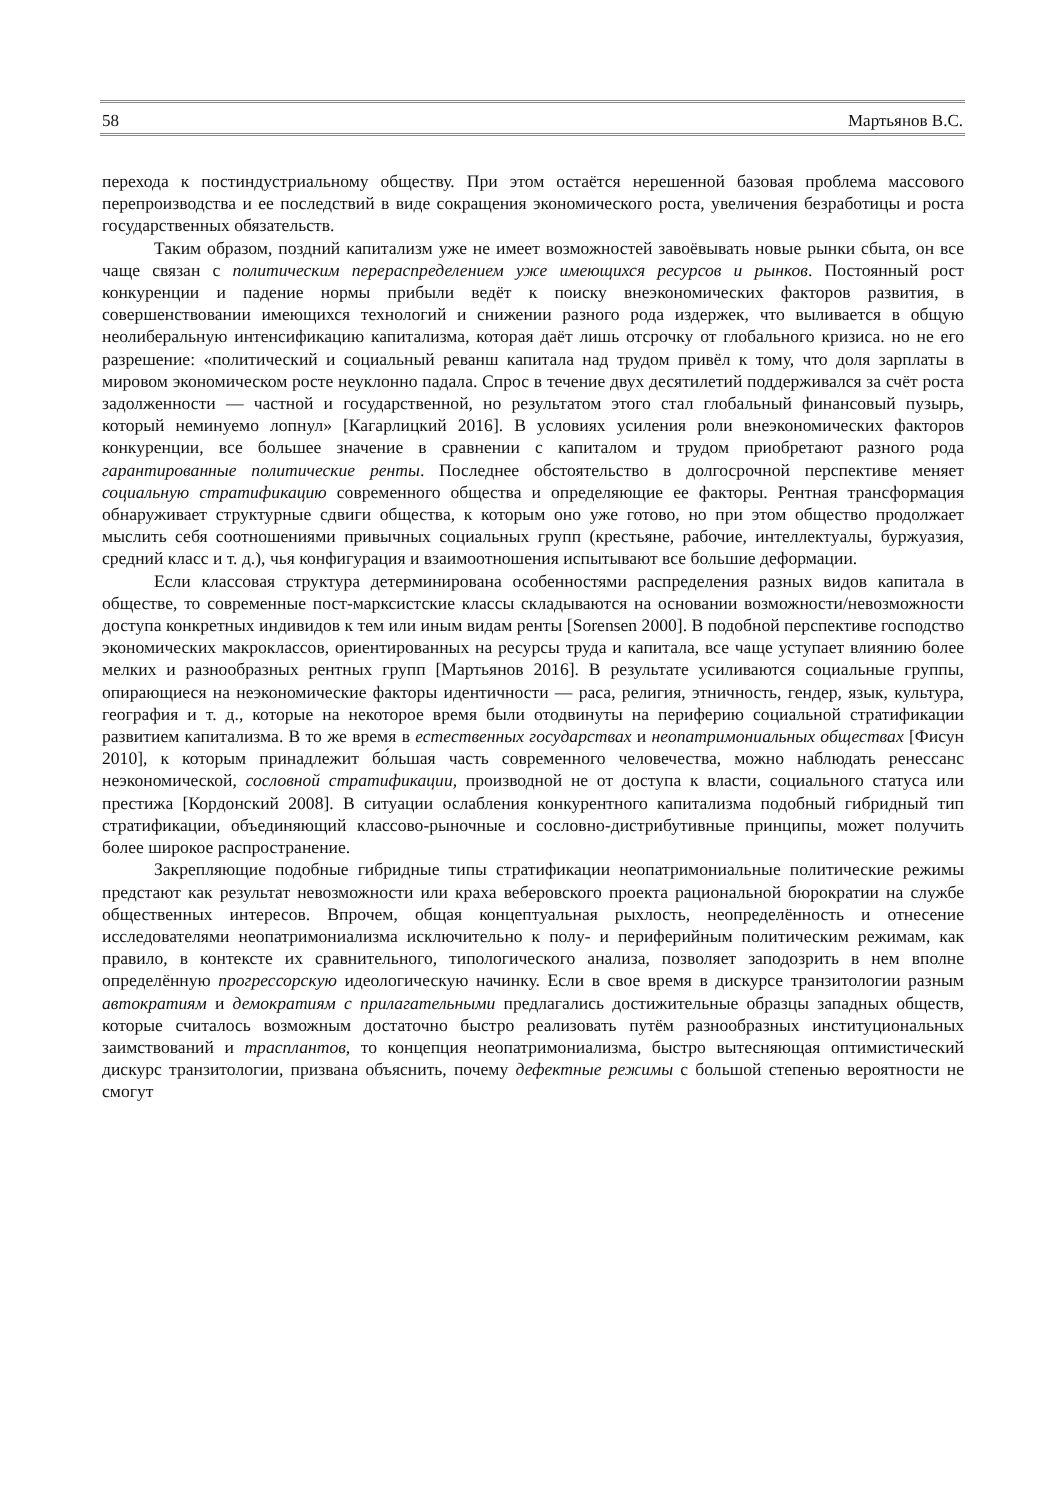58 Мартьянов В.С.
перехода к постиндустриальному обществу. При этом остаётся нерешенной базовая проблема массового перепроизводства и ее последствий в виде сокращения экономического роста, увеличения безработицы и роста государственных обязательств.
Таким образом, поздний капитализм уже не имеет возможностей завоёвывать новые рынки сбыта, он все чаще связан с политическим перераспределением уже имеющихся ресурсов и рынков. Постоянный рост конкуренции и падение нормы прибыли ведёт к поиску внеэкономических факторов развития, в совершенствовании имеющихся технологий и снижении разного рода издержек, что выливается в общую неолиберальную интенсификацию капитализма, которая даёт лишь отсрочку от глобального кризиса. но не его разрешение: «политический и социальный реванш капитала над трудом привёл к тому, что доля зарплаты в мировом экономическом росте неуклонно падала. Спрос в течение двух десятилетий поддерживался за счёт роста задолженности — частной и государственной, но результатом этого стал глобальный финансовый пузырь, который неминуемо лопнул» [Кагарлицкий 2016]. В условиях усиления роли внеэкономических факторов конкуренции, все большее значение в сравнении с капиталом и трудом приобретают разного рода гарантированные политические ренты. Последнее обстоятельство в долгосрочной перспективе меняет социальную стратификацию современного общества и определяющие ее факторы. Рентная трансформация обнаруживает структурные сдвиги общества, к которым оно уже готово, но при этом общество продолжает мыслить себя соотношениями привычных социальных групп (крестьяне, рабочие, интеллектуалы, буржуазия, средний класс и т. д.), чья конфигурация и взаимоотношения испытывают все большие деформации.
Если классовая структура детерминирована особенностями распределения разных видов капитала в обществе, то современные пост-марксистские классы складываются на основании возможности/невозможности доступа конкретных индивидов к тем или иным видам ренты [Sorensen 2000]. В подобной перспективе господство экономических макроклассов, ориентированных на ресурсы труда и капитала, все чаще уступает влиянию более мелких и разнообразных рентных групп [Мартьянов 2016]. В результате усиливаются социальные группы, опирающиеся на неэкономические факторы идентичности — раса, религия, этничность, гендер, язык, культура, география и т. д., которые на некоторое время были отодвинуты на периферию социальной стратификации развитием капитализма. В то же время в естественных государствах и неопатримониальных обществах [Фисун 2010], к которым принадлежит бо́льшая часть современного человечества, можно наблюдать ренессанс неэкономической, сословной стратификации, производной не от доступа к власти, социального статуса или престижа [Кордонский 2008]. В ситуации ослабления конкурентного капитализма подобный гибридный тип стратификации, объединяющий классово-рыночные и сословно-дистрибутивные принципы, может получить более широкое распространение.
Закрепляющие подобные гибридные типы стратификации неопатримониальные политические режимы предстают как результат невозможности или краха веберовского проекта рациональной бюрократии на службе общественных интересов. Впрочем, общая концептуальная рыхлость, неопределённость и отнесение исследователями неопатримониализма исключительно к полу- и периферийным политическим режимам, как правило, в контексте их сравнительного, типологического анализа, позволяет заподозрить в нем вполне определённую прогрессорскую идеологическую начинку. Если в свое время в дискурсе транзитологии разным автократиям и демократиям с прилагательными предлагались достижительные образцы западных обществ, которые считалось возможным достаточно быстро реализовать путём разнообразных институциональных заимствований и трасплантов, то концепция неопатримониализма, быстро вытесняющая оптимистический дискурс транзитологии, призвана объяснить, почему дефектные режимы с большой степенью вероятности не смогут